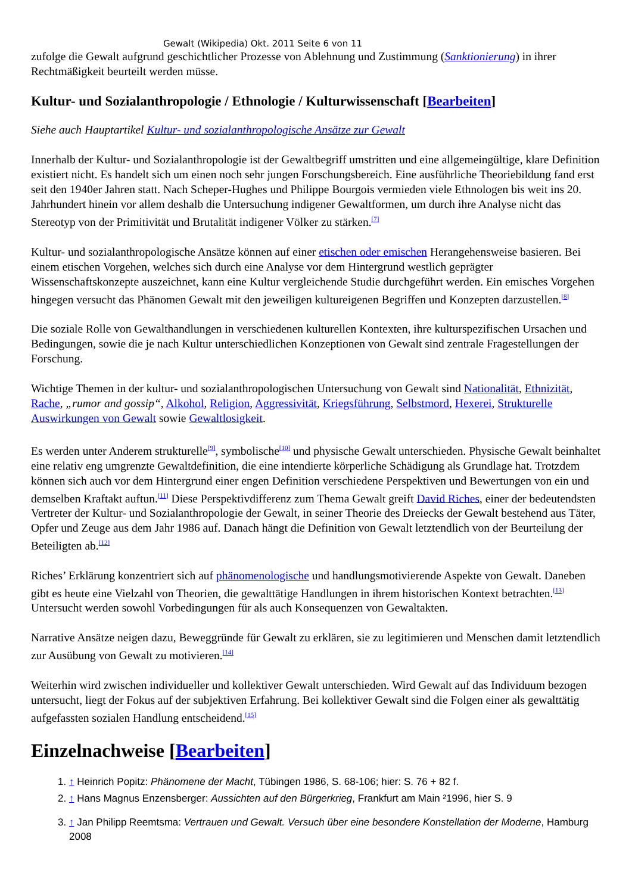Gewalt (Wikipedia) Okt. 2011 Seite 6 von 11
zufolge die Gewalt aufgrund geschichtlicher Prozesse von Ablehnung und Zustimmung (Sanktionierung) in ihrer Rechtmäßigkeit beurteilt werden müsse.
Kultur- und Sozialanthropologie / Ethnologie / Kulturwissenschaft [Bearbeiten]
Siehe auch Hauptartikel Kultur- und sozialanthropologische Ansätze zur Gewalt
Innerhalb der Kultur- und Sozialanthropologie ist der Gewaltbegriff umstritten und eine allgemeingültige, klare Definition existiert nicht. Es handelt sich um einen noch sehr jungen Forschungsbereich. Eine ausführliche Theoriebildung fand erst seit den 1940er Jahren statt. Nach Scheper-Hughes und Philippe Bourgois vermieden viele Ethnologen bis weit ins 20. Jahrhundert hinein vor allem deshalb die Untersuchung indigener Gewaltformen, um durch ihre Analyse nicht das Stereotyp von der Primitivität und Brutalität indigener Völker zu stärken.<sup>[7]</sup>
Kultur- und sozialanthropologische Ansätze können auf einer etischen oder emischen Herangehensweise basieren. Bei einem etischen Vorgehen, welches sich durch eine Analyse vor dem Hintergrund westlich geprägter Wissenschaftskonzepte auszeichnet, kann eine Kultur vergleichende Studie durchgeführt werden. Ein emisches Vorgehen hingegen versucht das Phänomen Gewalt mit den jeweiligen kultureigenen Begriffen und Konzepten darzustellen.<sup>[8]</sup>
Die soziale Rolle von Gewalthandlungen in verschiedenen kulturellen Kontexten, ihre kulturspezifischen Ursachen und Bedingungen, sowie die je nach Kultur unterschiedlichen Konzeptionen von Gewalt sind zentrale Fragestellungen der Forschung.
Wichtige Themen in der kultur- und sozialanthropologischen Untersuchung von Gewalt sind Nationalität, Ethnizität, Rache, „rumor and gossip“, Alkohol, Religion, Aggressivität, Kriegsführung, Selbstmord, Hexerei, Strukturelle Auswirkungen von Gewalt sowie Gewaltlosigkeit.
Es werden unter Anderem strukturelle<sup>[9]</sup>, symbolische<sup>[10]</sup> und physische Gewalt unterschieden. Physische Gewalt beinhaltet eine relativ eng umgrenzte Gewaltdefinition, die eine intendierte körperliche Schädigung als Grundlage hat. Trotzdem können sich auch vor dem Hintergrund einer engen Definition verschiedene Perspektiven und Bewertungen von ein und demselben Kraftakt auftun.<sup>[11]</sup> Diese Perspektivdifferenz zum Thema Gewalt greift David Riches, einer der bedeutendsten Vertreter der Kultur- und Sozialanthropologie der Gewalt, in seiner Theorie des Dreiecks der Gewalt bestehend aus Täter, Opfer und Zeuge aus dem Jahr 1986 auf. Danach hängt die Definition von Gewalt letztendlich von der Beurteilung der Beteiligten ab.<sup>[12]</sup>
Riches’ Erklärung konzentriert sich auf phänomenologische und handlungsmotivierende Aspekte von Gewalt. Daneben gibt es heute eine Vielzahl von Theorien, die gewalttätige Handlungen in ihrem historischen Kontext betrachten.<sup>[13]</sup> Untersucht werden sowohl Vorbedingungen für als auch Konsequenzen von Gewaltakten.
Narrative Ansätze neigen dazu, Beweggründe für Gewalt zu erklären, sie zu legitimieren und Menschen damit letztendlich zur Ausübung von Gewalt zu motivieren.<sup>[14]</sup>
Weiterhin wird zwischen individueller und kollektiver Gewalt unterschieden. Wird Gewalt auf das Individuum bezogen untersucht, liegt der Fokus auf der subjektiven Erfahrung. Bei kollektiver Gewalt sind die Folgen einer als gewalttätig aufgefassten sozialen Handlung entscheidend.<sup>[15]</sup>
Einzelnachweise [Bearbeiten]
1. ↑ Heinrich Popitz: Phänomene der Macht, Tübingen 1986, S. 68-106; hier: S. 76 + 82 f.
2. ↑ Hans Magnus Enzensberger: Aussichten auf den Bürgerkrieg, Frankfurt am Main ²1996, hier S. 9
3. ↑ Jan Philipp Reemtsma: Vertrauen und Gewalt. Versuch über eine besondere Konstellation der Moderne, Hamburg 2008